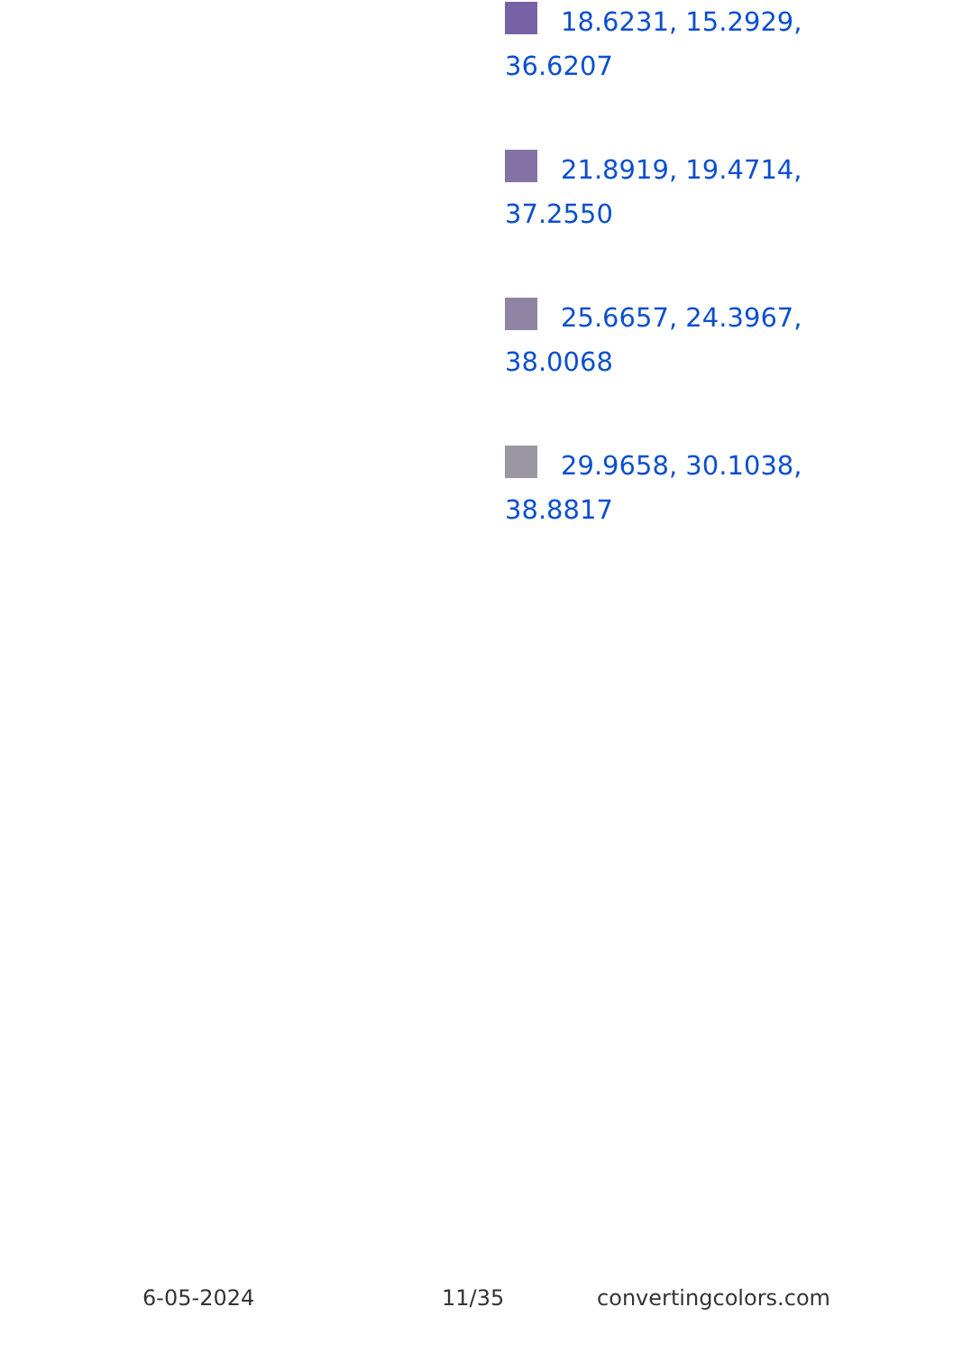18.6231, 15.2929, 36.6207
21.8919, 19.4714, 37.2550
25.6657, 24.3967, 38.0068
29.9658, 30.1038, 38.8817
6-05-2024 11/35 convertingcolors.com